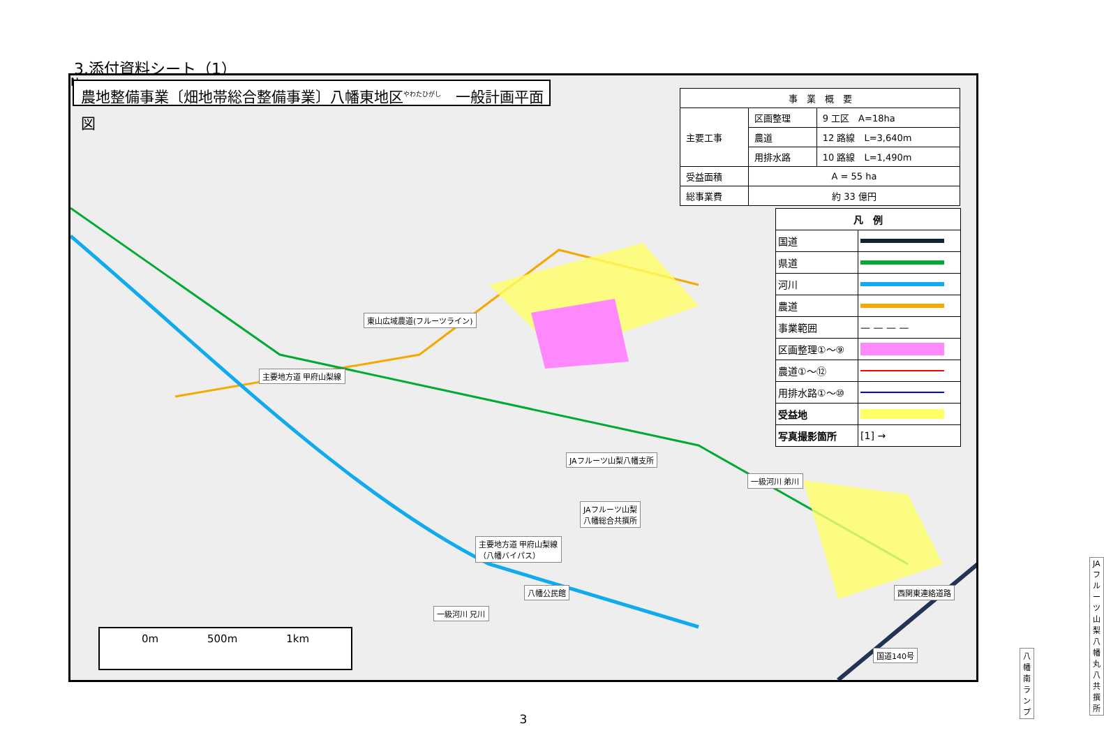3.添付資料シート（1）
農地整備事業〔畑地帯総合整備事業〕八幡東地区<sup>やわたひがし</sup>　一般計画平面図
N
| 事 業 概 要 | | |
| 主要工事 | 区画整理 | 9 工区 A=18ha |
| | 農道 | 12 路線 L=3,640m |
| | 用排水路 | 10 路線 L=1,490m |
| 受益面積 | A = 55 ha | |
| 総事業費 | 約 33 億円 | |
| 凡 例 | |
| --- | --- |
| 国道 | |
| 県道 | |
| 河川 | |
| 農道 | |
| 事業範囲 | — — — — |
| 区画整理①～⑨ | |
| 農道①～⑫ | |
| 用排水路①～⑩ | |
| 受益地 | |
| 写真撮影箇所 | [1] → |
東山広域農道(フルーツライン)
主要地方道 甲府山梨線
JAフルーツ山梨八幡支所
一級河川 弟川
JAフルーツ山梨
八幡総合共撰所
主要地方道 甲府山梨線
（八幡バイパス）
八幡公民館
JAフルーツ山梨
八幡丸八共撰所
一級河川 兄川
西関東連絡道路
国道140号 八幡南ランプ
0m 500m 1km
3